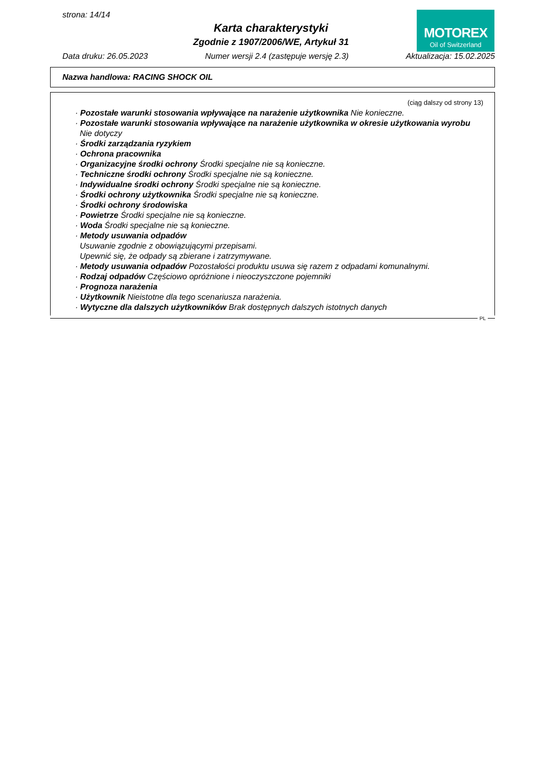strona: 14/14
Karta charakterystyki
Zgodnie z 1907/2006/WE, Artykuł 31
MOTOREX
Oil of Switzerland
Data druku: 26.05.2023 Numer wersji 2.4 (zastępuje wersję 2.3) Aktualizacja: 15.02.2025
Nazwa handlowa: RACING SHOCK OIL
(ciąg dalszy od strony 13)
· Pozostałe warunki stosowania wpływające na narażenie użytkownika Nie konieczne.
· Pozostałe warunki stosowania wpływające na narażenie użytkownika w okresie użytkowania wyrobu
Nie dotyczy
· Środki zarządzania ryzykiem
· Ochrona pracownika
· Organizacyjne środki ochrony Środki specjalne nie są konieczne.
· Techniczne środki ochrony Środki specjalne nie są konieczne.
· Indywidualne środki ochrony Środki specjalne nie są konieczne.
· Środki ochrony użytkownika Środki specjalne nie są konieczne.
· Środki ochrony środowiska
· Powietrze Środki specjalne nie są konieczne.
· Woda Środki specjalne nie są konieczne.
· Metody usuwania odpadów
Usuwanie zgodnie z obowiązującymi przepisami.
Upewnić się, że odpady są zbierane i zatrzymywane.
· Metody usuwania odpadów Pozostałości produktu usuwa się razem z odpadami komunalnymi.
· Rodzaj odpadów Częściowo opróżnione i nieoczyszczone pojemniki
· Prognoza narażenia
· Użytkownik Nieistotne dla tego scenariusza narażenia.
· Wytyczne dla dalszych użytkowników Brak dostępnych dalszych istotnych danych
PL